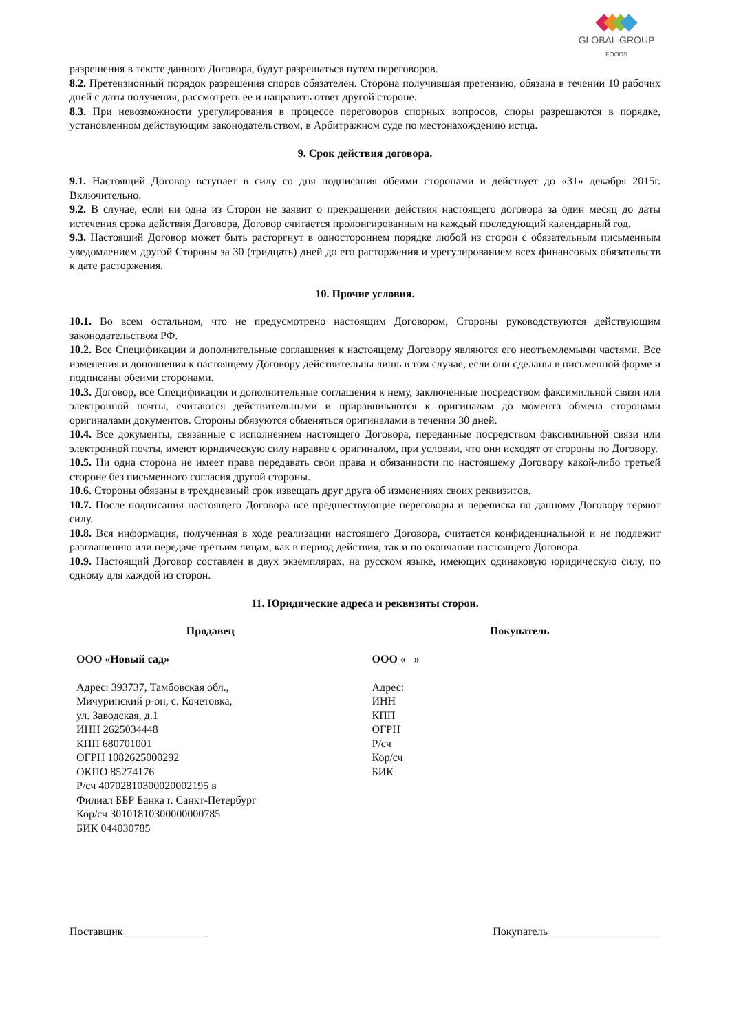GLOBAL GROUP
FOODS
разрешения в тексте данного Договора, будут разрешаться путем переговоров.
8.2. Претензионный порядок разрешения споров обязателен. Сторона получившая претензию, обязана в течении 10 рабочих дней с даты получения, рассмотреть ее и направить ответ другой стороне.
8.3. При невозможности урегулирования в процессе переговоров спорных вопросов, споры разрешаются в порядке, установленном действующим законодательством, в Арбитражном суде по местонахождению истца.
9. Срок действия договора.
9.1. Настоящий Договор вступает в силу со дня подписания обеими сторонами и действует до «31» декабря 2015г. Включительно.
9.2. В случае, если ни одна из Сторон не заявит о прекращении действия настоящего договора за один месяц до даты истечения срока действия Договора, Договор считается пролонгированным на каждый последующий календарный год.
9.3. Настоящий Договор может быть расторгнут в одностороннем порядке любой из сторон с обязательным письменным уведомлением другой Стороны за 30 (тридцать) дней до его расторжения и урегулированием всех финансовых обязательств к дате расторжения.
10. Прочие условия.
10.1. Во всем остальном, что не предусмотрено настоящим Договором, Стороны руководствуются действующим законодательством РФ.
10.2. Все Спецификации и дополнительные соглашения к настоящему Договору являются его неотъемлемыми частями. Все изменения и дополнения к настоящему Договору действительны лишь в том случае, если они сделаны в письменной форме и подписаны обеими сторонами.
10.3. Договор, все Спецификации и дополнительные соглашения к нему, заключенные посредством факсимильной связи или электронной почты, считаются действительными и приравниваются к оригиналам до момента обмена сторонами оригиналами документов. Стороны обязуются обменяться оригиналами в течении 30 дней.
10.4. Все документы, связанные с исполнением настоящего Договора, переданные посредством факсимильной связи или электронной почты, имеют юридическую силу наравне с оригиналом, при условии, что они исходят от стороны по Договору.
10.5. Ни одна сторона не имеет права передавать свои права и обязанности по настоящему Договору какой-либо третьей стороне без письменного согласия другой стороны.
10.6. Стороны обязаны в трехдневный срок извещать друг друга об изменениях своих реквизитов.
10.7. После подписания настоящего Договора все предшествующие переговоры и переписка по данному Договору теряют силу.
10.8. Вся информация, полученная в ходе реализации настоящего Договора, считается конфиденциальной и не подлежит разглашению или передаче третьим лицам, как в период действия, так и по окончании настоящего Договора.
10.9. Настоящий Договор составлен в двух экземплярах, на русском языке, имеющих одинаковую юридическую силу, по одному для каждой из сторон.
11. Юридические адреса и реквизиты сторон.
Продавец Покупатель
ООО «Новый сад»
Адрес: 393737, Тамбовская обл.,
Мичуринский р-он, с. Кочетовка,
ул. Заводская, д.1
ИНН 2625034448
КПП 680701001
ОГРН 1082625000292
ОКПО 85274176
Р/сч 40702810300020002195 в
Филиал ББР Банка г. Санкт-Петербург
Кор/сч 30101810300000000785
БИК 044030785
ООО « »
Адрес:
ИНН
КПП
ОГРН
Р/сч
Кор/сч
БИК
Поставщик _______________ Покупатель ____________________